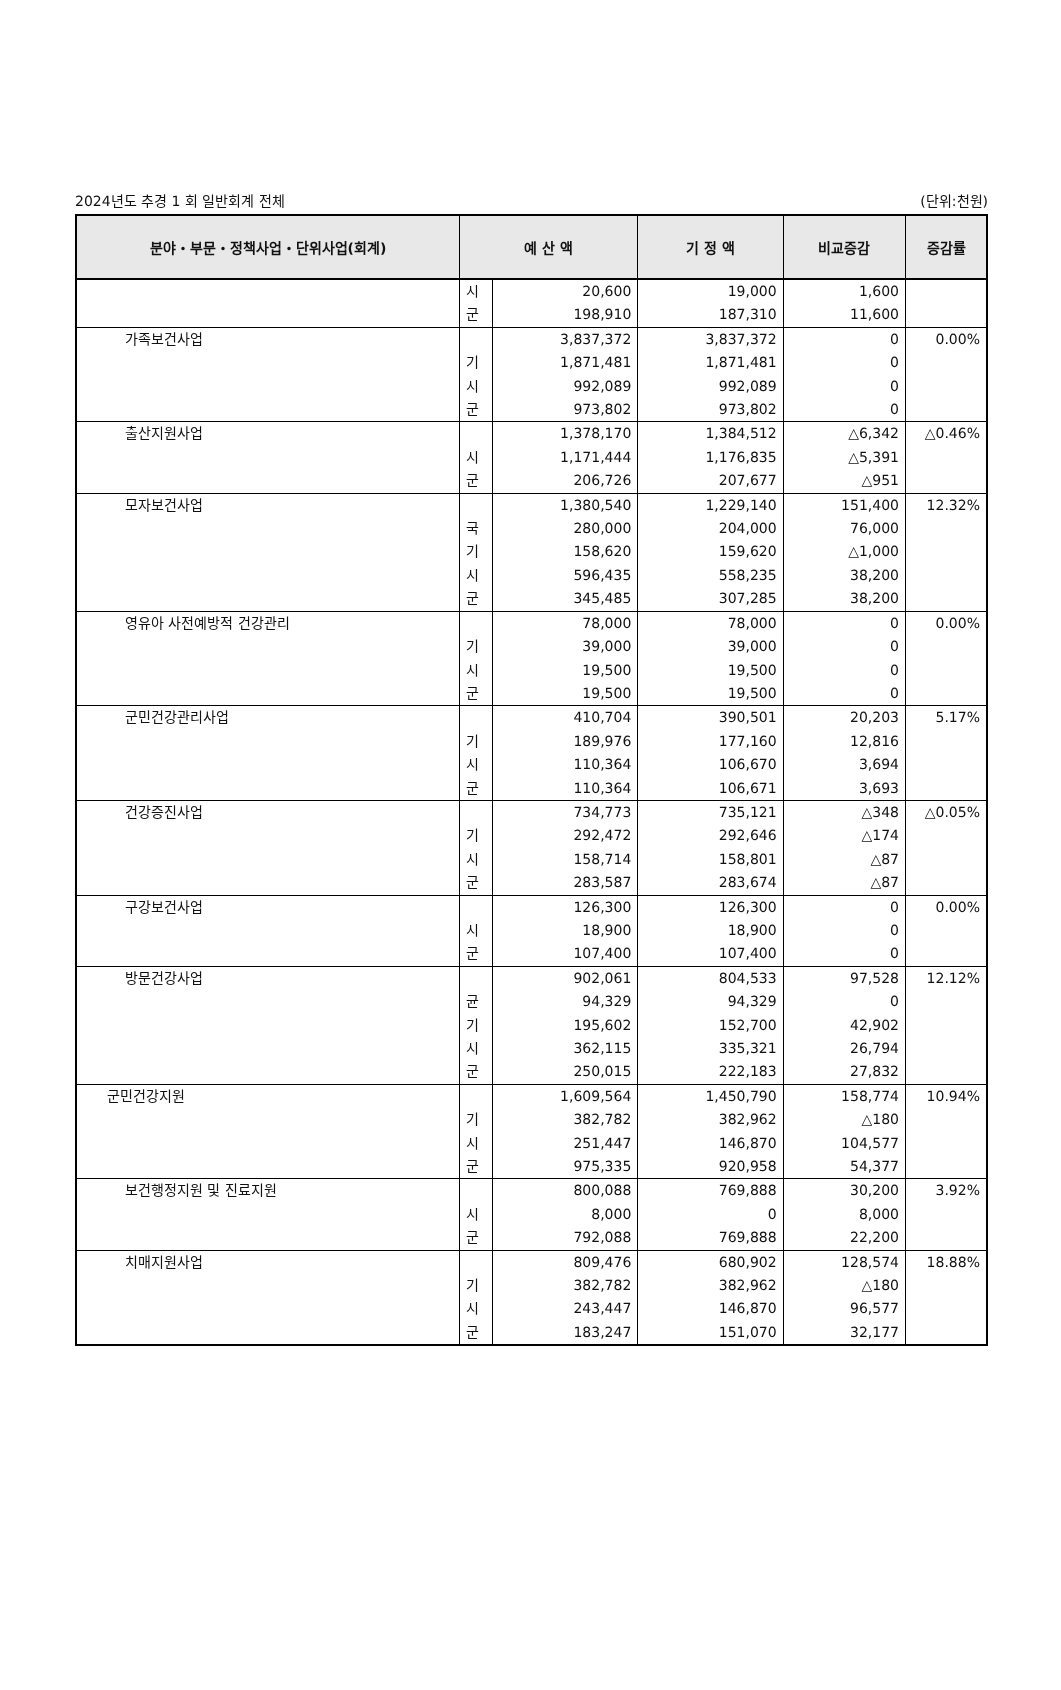2024년도 추경 1 회 일반회계 전체 (단위:천원)
| 분야・부문・정책사업・단위사업(회계) | 예 산 액 | | 기 정 액 | 비교증감 | 증감률 |
| --- | --- | --- | --- | --- | --- |
| | 시 군 | 20,600 198,910 | 19,000 187,310 | 1,600 11,600 | |
| 가족보건사업 | 기 시 군 | 3,837,372 1,871,481 992,089 973,802 | 3,837,372 1,871,481 992,089 973,802 | 0 0 0 0 | 0.00% |
| 출산지원사업 | 시 군 | 1,378,170 1,171,444 206,726 | 1,384,512 1,176,835 207,677 | △6,342 △5,391 △951 | △0.46% |
| 모자보건사업 | 국 기 시 군 | 1,380,540 280,000 158,620 596,435 345,485 | 1,229,140 204,000 159,620 558,235 307,285 | 151,400 76,000 △1,000 38,200 38,200 | 12.32% |
| 영유아 사전예방적 건강관리 | 기 시 군 | 78,000 39,000 19,500 19,500 | 78,000 39,000 19,500 19,500 | 0 0 0 0 | 0.00% |
| 군민건강관리사업 | 기 시 군 | 410,704 189,976 110,364 110,364 | 390,501 177,160 106,670 106,671 | 20,203 12,816 3,694 3,693 | 5.17% |
| 건강증진사업 | 기 시 군 | 734,773 292,472 158,714 283,587 | 735,121 292,646 158,801 283,674 | △348 △174 △87 △87 | △0.05% |
| 구강보건사업 | 시 군 | 126,300 18,900 107,400 | 126,300 18,900 107,400 | 0 0 0 | 0.00% |
| 방문건강사업 | 균 기 시 군 | 902,061 94,329 195,602 362,115 250,015 | 804,533 94,329 152,700 335,321 222,183 | 97,528 0 42,902 26,794 27,832 | 12.12% |
| 군민건강지원 | 기 시 군 | 1,609,564 382,782 251,447 975,335 | 1,450,790 382,962 146,870 920,958 | 158,774 △180 104,577 54,377 | 10.94% |
| 보건행정지원 및 진료지원 | 시 군 | 800,088 8,000 792,088 | 769,888 0 769,888 | 30,200 8,000 22,200 | 3.92% |
| 치매지원사업 | 기 시 군 | 809,476 382,782 243,447 183,247 | 680,902 382,962 146,870 151,070 | 128,574 △180 96,577 32,177 | 18.88% |